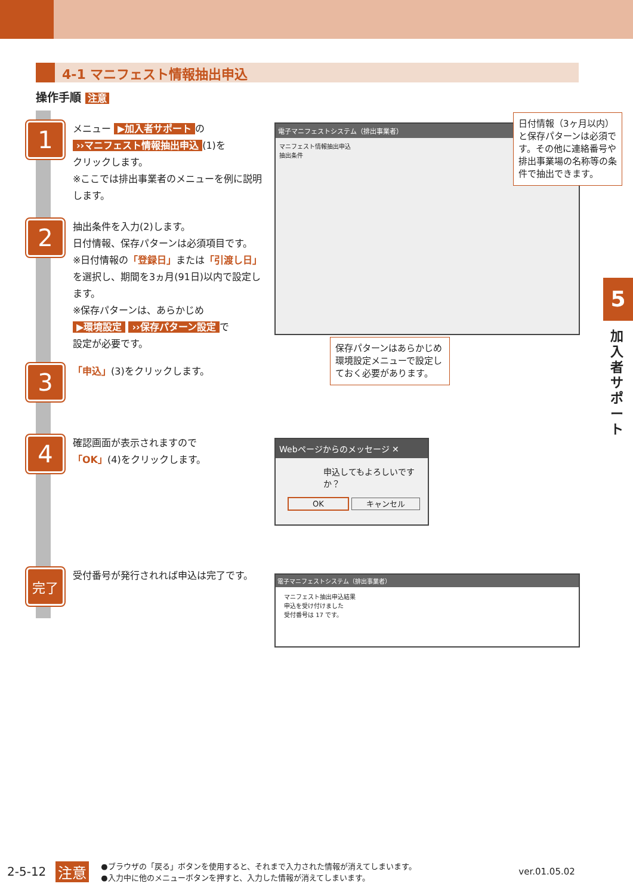4-1 マニフェスト情報抽出申込
操作手順 注意
1
メニュー ▶加入者サポート の
››マニフェスト情報抽出申込 (1)を
クリックします。
※ここでは排出事業者のメニューを例に説明します。
2
抽出条件を入力(2)します。
日付情報、保存パターンは必須項目です。
※日付情報の「登録日」または「引渡し日」を選択し、期間を3ヵ月(91日)以内で設定します。
※保存パターンは、あらかじめ
▶環境設定 ››保存パターン設定 で
設定が必要です。
3
「申込」(3)をクリックします。
4
確認画面が表示されますので
「OK」(4)をクリックします。
完了
受付番号が発行されれば申込は完了です。
電子マニフェストシステム（排出事業者）
マニフェスト情報抽出申込
抽出条件
日付情報（3ヶ月以内）と保存パターンは必須です。その他に連絡番号や排出事業場の名称等の条件で抽出できます。
保存パターンはあらかじめ環境設定メニューで設定しておく必要があります。
Webページからのメッセージ ✕
申込してもよろしいですか？
OK キャンセル
電子マニフェストシステム（排出事業者）
マニフェスト抽出申込結果
申込を受け付けました
受付番号は 17 です。
5
加入者サポート
2-5-12 注意 ●ブラウザの「戻る」ボタンを使用すると、それまで入力された情報が消えてしまいます。
●入力中に他のメニューボタンを押すと、入力した情報が消えてしまいます。 ver.01.05.02